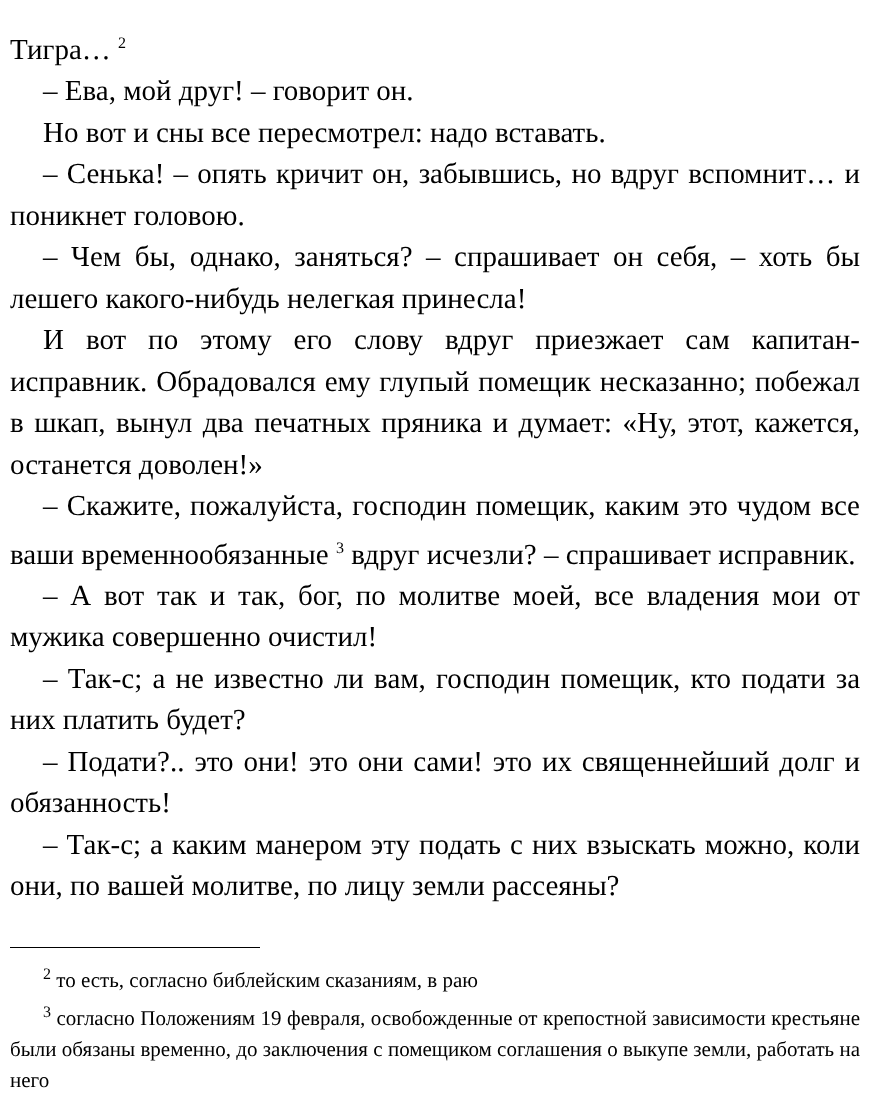Тигра… <sup>2</sup>
– Ева, мой друг! – говорит он.
Но вот и сны все пересмотрел: надо вставать.
– Сенька! – опять кричит он, забывшись, но вдруг вспомнит… и поникнет головою.
– Чем бы, однако, заняться? – спрашивает он себя, – хоть бы лешего какого-нибудь нелегкая принесла!
И вот по этому его слову вдруг приезжает сам капитан-исправник. Обрадовался ему глупый помещик несказанно; побежал в шкап, вынул два печатных пряника и думает: «Ну, этот, кажется, останется доволен!»
– Скажите, пожалуйста, господин помещик, каким это чудом все ваши временнообязанные <sup>3</sup> вдруг исчезли? – спрашивает исправник.
– А вот так и так, бог, по молитве моей, все владения мои от мужика совершенно очистил!
– Так-с; а не известно ли вам, господин помещик, кто подати за них платить будет?
– Подати?.. это они! это они сами! это их священнейший долг и обязанность!
– Так-с; а каким манером эту подать с них взыскать можно, коли они, по вашей молитве, по лицу земли рассеяны?
<sup>2</sup> то есть, согласно библейским сказаниям, в раю
<sup>3</sup> согласно Положениям 19 февраля, освобожденные от крепостной зависимости крестьяне были обязаны временно, до заключения с помещиком соглашения о выкупе земли, работать на него